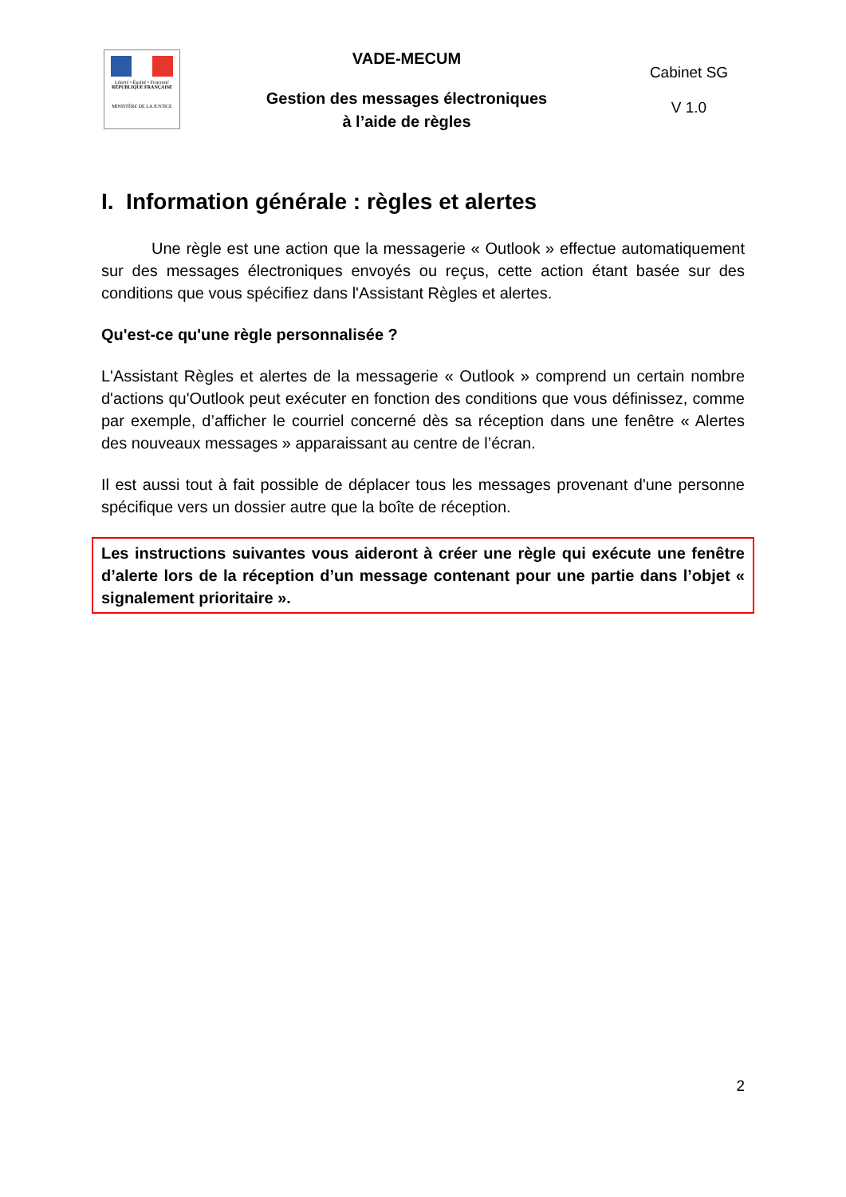Liberté • Égalité • Fraternité
RÉPUBLIQUE FRANÇAISE
MINISTÈRE DE LA JUSTICE
VADE-MECUM
Gestion des messages électroniques
à l’aide de règles
Cabinet SG
V 1.0
I. Information générale : règles et alertes
Une règle est une action que la messagerie « Outlook » effectue automatiquement sur des messages électroniques envoyés ou reçus, cette action étant basée sur des conditions que vous spécifiez dans l'Assistant Règles et alertes.
Qu'est-ce qu'une règle personnalisée ?
L'Assistant Règles et alertes de la messagerie « Outlook » comprend un certain nombre d'actions qu'Outlook peut exécuter en fonction des conditions que vous définissez, comme par exemple, d’afficher le courriel concerné dès sa réception dans une fenêtre « Alertes des nouveaux messages » apparaissant au centre de l’écran.
Il est aussi tout à fait possible de déplacer tous les messages provenant d'une personne spécifique vers un dossier autre que la boîte de réception.
Les instructions suivantes vous aideront à créer une règle qui exécute une fenêtre d’alerte lors de la réception d’un message contenant pour une partie dans l’objet « signalement prioritaire ».
2